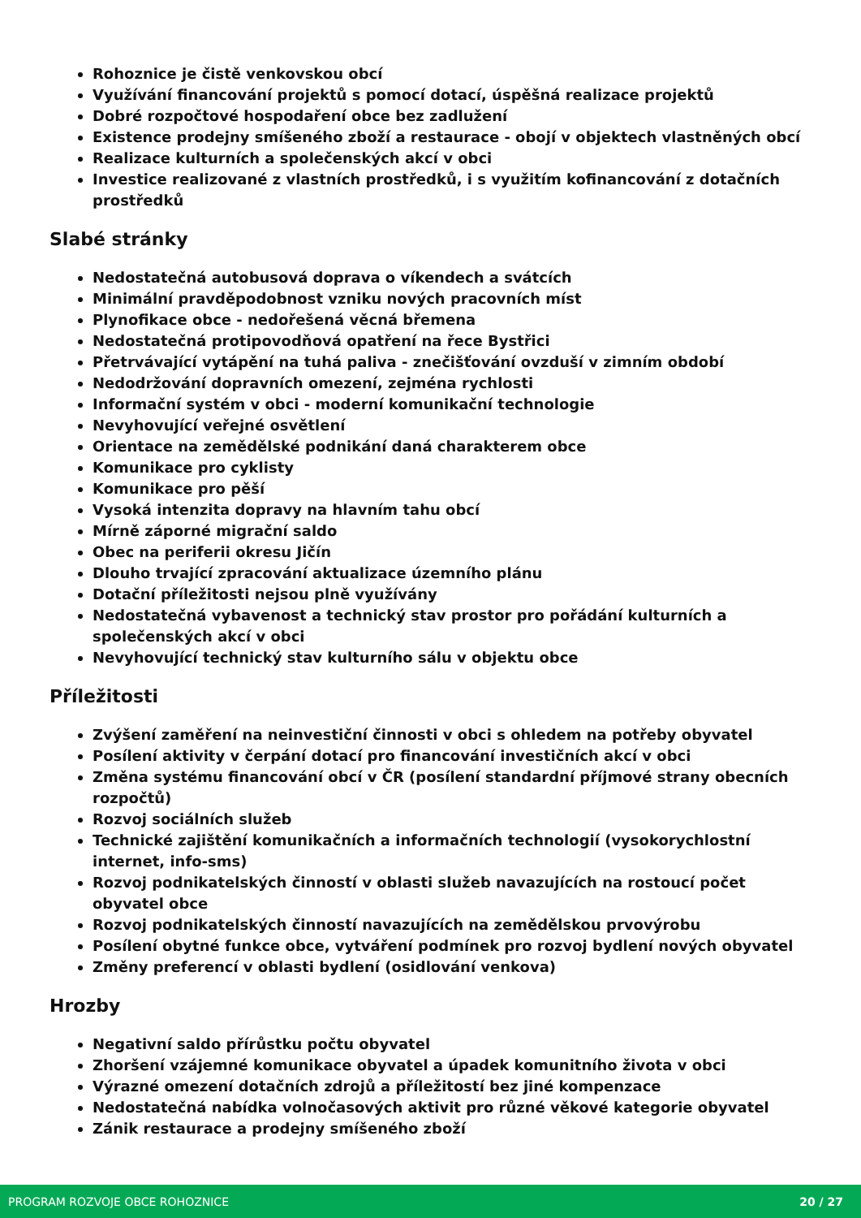Rohoznice je čistě venkovskou obcí
Využívání financování projektů s pomocí dotací, úspěšná realizace projektů
Dobré rozpočtové hospodaření obce bez zadlužení
Existence prodejny smíšeného zboží a restaurace - obojí v objektech vlastněných obcí
Realizace kulturních a společenských akcí v obci
Investice realizované z vlastních prostředků, i s využitím kofinancování z dotačních prostředků
Slabé stránky
Nedostatečná autobusová doprava o víkendech a svátcích
Minimální pravděpodobnost vzniku nových pracovních míst
Plynofikace obce - nedořešená věcná břemena
Nedostatečná protipovodňová opatření na řece Bystřici
Přetrvávající vytápění na tuhá paliva - znečišťování ovzduší v zimním období
Nedodržování dopravních omezení, zejména rychlosti
Informační systém v obci - moderní komunikační technologie
Nevyhovující veřejné osvětlení
Orientace na zemědělské podnikání daná charakterem obce
Komunikace pro cyklisty
Komunikace pro pěší
Vysoká intenzita dopravy na hlavním tahu obcí
Mírně záporné migrační saldo
Obec na periferii okresu Jičín
Dlouho trvající zpracování aktualizace územního plánu
Dotační příležitosti nejsou plně využívány
Nedostatečná vybavenost a technický stav prostor pro pořádání kulturních a společenských akcí v obci
Nevyhovující technický stav kulturního sálu v objektu obce
Příležitosti
Zvýšení zaměření na neinvestiční činnosti v obci s ohledem na potřeby obyvatel
Posílení aktivity v čerpání dotací pro financování investičních akcí v obci
Změna systému financování obcí v ČR (posílení standardní příjmové strany obecních rozpočtů)
Rozvoj sociálních služeb
Technické zajištění komunikačních a informačních technologií (vysokorychlostní internet, info-sms)
Rozvoj podnikatelských činností v oblasti služeb navazujících na rostoucí počet obyvatel obce
Rozvoj podnikatelských činností navazujících na zemědělskou prvovýrobu
Posílení obytné funkce obce, vytváření podmínek pro rozvoj bydlení nových obyvatel
Změny preferencí v oblasti bydlení (osidlování venkova)
Hrozby
Negativní saldo přírůstku počtu obyvatel
Zhoršení vzájemné komunikace obyvatel a úpadek komunitního života v obci
Výrazné omezení dotačních zdrojů a příležitostí bez jiné kompenzace
Nedostatečná nabídka volnočasových aktivit pro různé věkové kategorie obyvatel
Zánik restaurace a prodejny smíšeného zboží
PROGRAM ROZVOJE OBCE ROHOZNICE 20 / 27